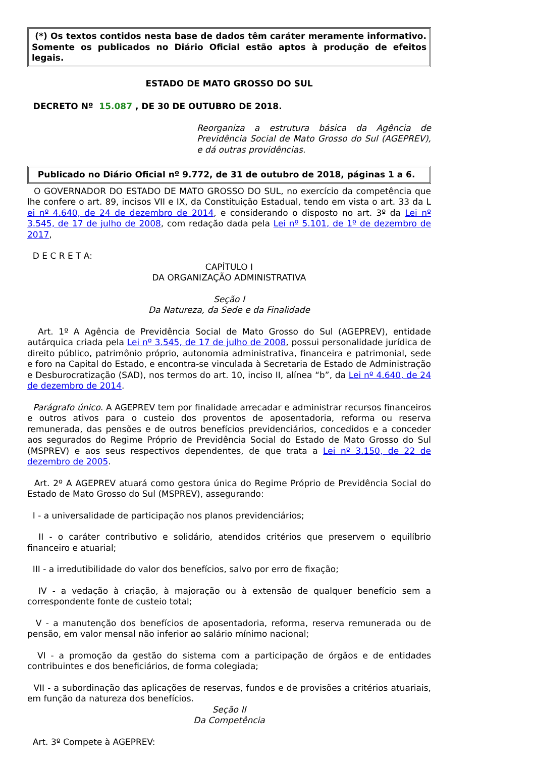(*) Os textos contidos nesta base de dados têm caráter meramente informativo. Somente os publicados no Diário Oficial estão aptos à produção de efeitos legais.
ESTADO DE MATO GROSSO DO SUL
DECRETO Nº 15.087 , DE 30 DE OUTUBRO DE 2018.
Reorganiza a estrutura básica da Agência de Previdência Social de Mato Grosso do Sul (AGEPREV), e dá outras providências.
Publicado no Diário Oficial nº 9.772, de 31 de outubro de 2018, páginas 1 a 6.
O GOVERNADOR DO ESTADO DE MATO GROSSO DO SUL, no exercício da competência que lhe confere o art. 89, incisos VII e IX, da Constituição Estadual, tendo em vista o art. 33 da L ei nº 4.640, de 24 de dezembro de 2014, e considerando o disposto no art. 3º da Lei nº 3.545, de 17 de julho de 2008, com redação dada pela Lei nº 5.101, de 1º de dezembro de 2017,
D E C R E T A:
CAPÍTULO I
DA ORGANIZAÇÃO ADMINISTRATIVA
Seção I
Da Natureza, da Sede e da Finalidade
Art. 1º A Agência de Previdência Social de Mato Grosso do Sul (AGEPREV), entidade autárquica criada pela Lei nº 3.545, de 17 de julho de 2008, possui personalidade jurídica de direito público, patrimônio próprio, autonomia administrativa, financeira e patrimonial, sede e foro na Capital do Estado, e encontra-se vinculada à Secretaria de Estado de Administração e Desburocratização (SAD), nos termos do art. 10, inciso II, alínea “b”, da Lei nº 4.640, de 24 de dezembro de 2014.
Parágrafo único. A AGEPREV tem por finalidade arrecadar e administrar recursos financeiros e outros ativos para o custeio dos proventos de aposentadoria, reforma ou reserva remunerada, das pensões e de outros benefícios previdenciários, concedidos e a conceder aos segurados do Regime Próprio de Previdência Social do Estado de Mato Grosso do Sul (MSPREV) e aos seus respectivos dependentes, de que trata a Lei nº 3.150, de 22 de dezembro de 2005.
Art. 2º A AGEPREV atuará como gestora única do Regime Próprio de Previdência Social do Estado de Mato Grosso do Sul (MSPREV), assegurando:
I - a universalidade de participação nos planos previdenciários;
II - o caráter contributivo e solidário, atendidos critérios que preservem o equilíbrio financeiro e atuarial;
III - a irredutibilidade do valor dos benefícios, salvo por erro de fixação;
IV - a vedação à criação, à majoração ou à extensão de qualquer benefício sem a correspondente fonte de custeio total;
V - a manutenção dos benefícios de aposentadoria, reforma, reserva remunerada ou de pensão, em valor mensal não inferior ao salário mínimo nacional;
VI - a promoção da gestão do sistema com a participação de órgãos e de entidades contribuintes e dos beneficiários, de forma colegiada;
VII - a subordinação das aplicações de reservas, fundos e de provisões a critérios atuariais, em função da natureza dos benefícios.
Seção II
Da Competência
Art. 3º Compete à AGEPREV: